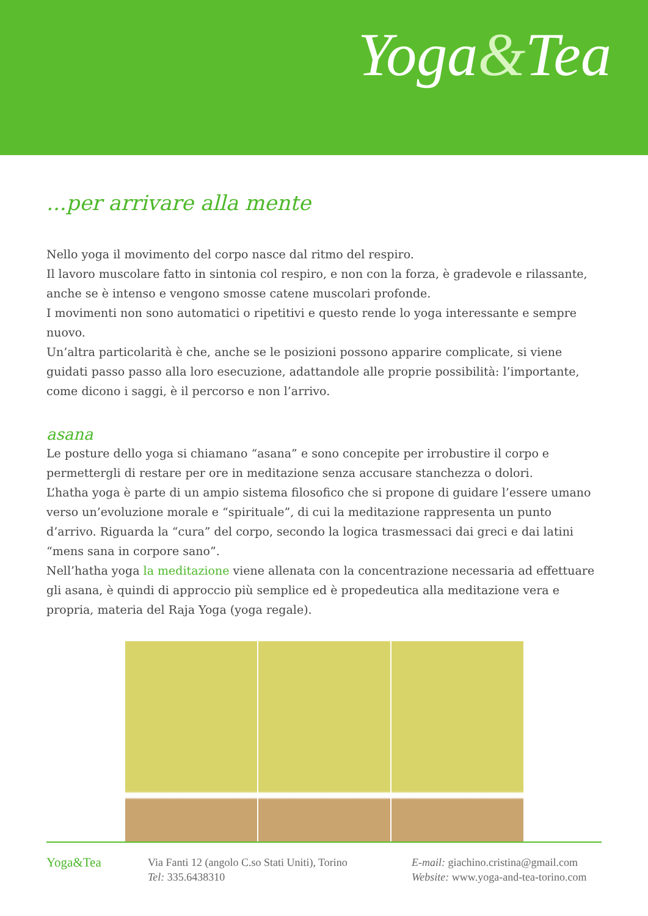Yoga&Tea
...per arrivare alla mente
Nello yoga il movimento del corpo nasce dal ritmo del respiro.
Il lavoro muscolare fatto in sintonia col respiro, e non con la forza, è gradevole e rilassante, anche se è intenso e vengono smosse catene muscolari profonde.
I movimenti non sono automatici o ripetitivi e questo rende lo yoga interessante e sempre nuovo.
Un’altra particolarità è che, anche se le posizioni possono apparire complicate, si viene guidati passo passo alla loro esecuzione, adattandole alle proprie possibilità: l’importante, come dicono i saggi, è il percorso e non l’arrivo.
asana
Le posture dello yoga si chiamano “asana” e sono concepite per irrobustire il corpo e permettergli di restare per ore in meditazione senza accusare stanchezza o dolori.
L’hatha yoga è parte di un ampio sistema filosofico che si propone di guidare l’essere umano verso un’evoluzione morale e “spirituale”, di cui la meditazione rappresenta un punto d’arrivo. Riguarda la “cura” del corpo, secondo la logica trasmessaci dai greci e dai latini “mens sana in corpore sano”.
Nell’hatha yoga la meditazione viene allenata con la concentrazione necessaria ad effettuare gli asana, è quindi di approccio più semplice ed è propedeutica alla meditazione vera e propria, materia del Raja Yoga (yoga regale).
Yoga&Tea
Via Fanti 12 (angolo C.so Stati Uniti), Torino
Tel: 335.6438310
E-mail: giachino.cristina@gmail.com
Website: www.yoga-and-tea-torino.com